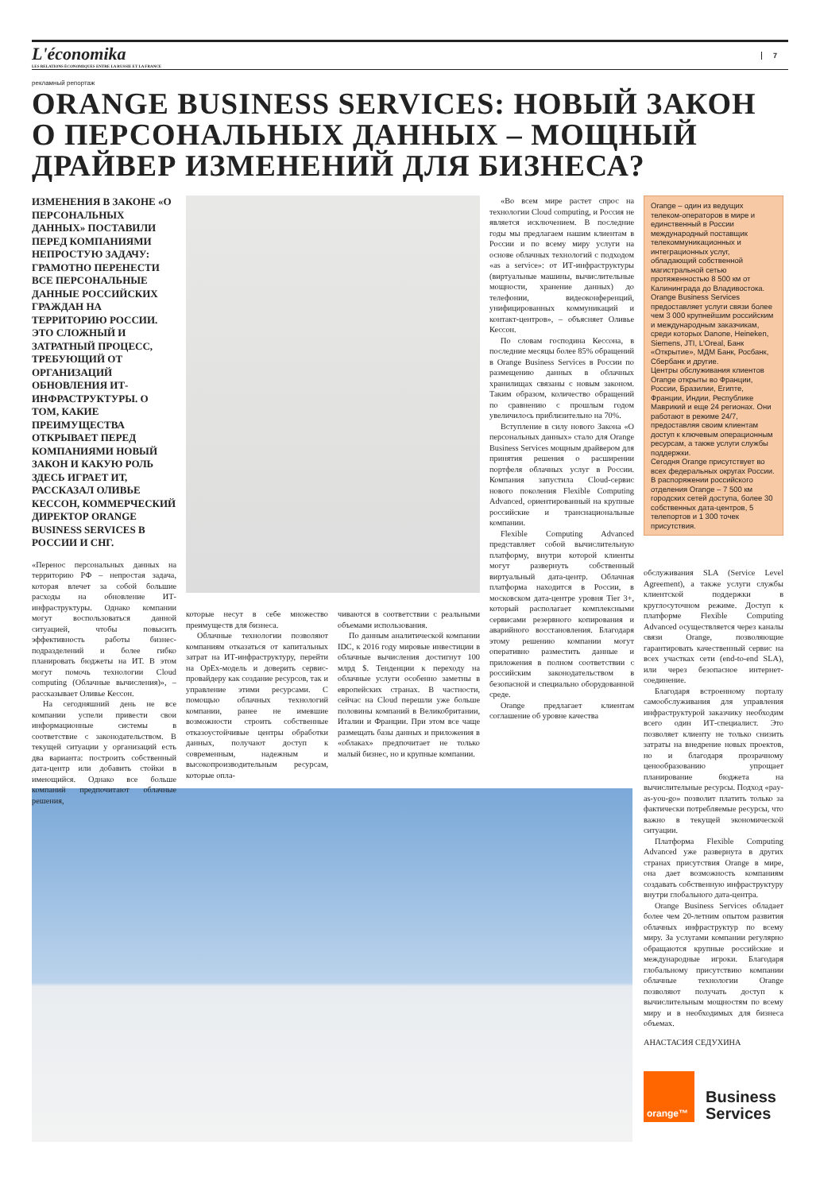L'économika
LES RELATIONS ÉCONOMIQUES ENTRE LA RUSSIE ET LA FRANCE
7
рекламный репортаж
ORANGE BUSINESS SERVICES: НОВЫЙ ЗАКОН О ПЕРСОНАЛЬНЫХ ДАННЫХ – МОЩНЫЙ ДРАЙВЕР ИЗМЕНЕНИЙ ДЛЯ БИЗНЕСА?
ИЗМЕНЕНИЯ В ЗАКОНЕ «О ПЕРСОНАЛЬНЫХ ДАННЫХ» ПОСТАВИЛИ ПЕРЕД КОМПАНИЯМИ НЕПРОСТУЮ ЗАДАЧУ: ГРАМОТНО ПЕРЕНЕСТИ ВСЕ ПЕРСОНАЛЬНЫЕ ДАННЫЕ РОССИЙСКИХ ГРАЖДАН НА ТЕРРИТОРИЮ РОССИИ. ЭТО СЛОЖНЫЙ И ЗАТРАТНЫЙ ПРОЦЕСС, ТРЕБУЮЩИЙ ОТ ОРГАНИЗАЦИЙ ОБНОВЛЕНИЯ ИТ-ИНФРАСТРУКТУРЫ. О ТОМ, КАКИЕ ПРЕИМУЩЕСТВА ОТКРЫВАЕТ ПЕРЕД КОМПАНИЯМИ НОВЫЙ ЗАКОН И КАКУЮ РОЛЬ ЗДЕСЬ ИГРАЕТ ИТ, РАССКАЗАЛ ОЛИВЬЕ КЕССОН, КОММЕРЧЕСКИЙ ДИРЕКТОР ORANGE BUSINESS SERVICES В РОССИИ И СНГ.
«Перенос персональных данных на территорию РФ – непростая задача, которая влечет за собой большие расходы на обновление ИТ-инфраструктуры. Однако компании могут воспользоваться данной ситуацией, чтобы повысить эффективность работы бизнес-подразделений и более гибко планировать бюджеты на ИТ. В этом могут помочь технологии Cloud computing (Облачные вычисления)», – рассказывает Оливье Кессон.
На сегодняшний день не все компании успели привести свои информационные системы в соответствие с законодательством. В текущей ситуации у организаций есть два варианта: построить собственный дата-центр или добавить стойки в имеющийся. Однако все больше компаний предпочитают облачные решения,
которые несут в себе множество преимуществ для бизнеса.
Облачные технологии позволяют компаниям отказаться от капитальных затрат на ИТ-инфраструктуру, перейти на OpEx-модель и доверить сервис-провайдеру как создание ресурсов, так и управление этими ресурсами. С помощью облачных технологий компании, ранее не имевшие возможности строить собственные отказоустойчивые центры обработки данных, получают доступ к современным, надежным и высокопроизводительным ресурсам, которые опла-
чиваются в соответствии с реальными объемами использования.
По данным аналитической компании IDC, к 2016 году мировые инвестиции в облачные вычисления достигнут 100 млрд $. Тенденции к переходу на облачные услуги особенно заметны в европейских странах. В частности, сейчас на Cloud перешли уже больше половины компаний в Великобритании, Италии и Франции. При этом все чаще размещать базы данных и приложения в «облаках» предпочитает не только малый бизнес, но и крупные компании.
«Во всем мире растет спрос на технологии Cloud computing, и Россия не является исключением. В последние годы мы предлагаем нашим клиентам в России и по всему миру услуги на основе облачных технологий с подходом «as a service»: от ИТ-инфраструктуры (виртуальные машины, вычислительные мощности, хранение данных) до телефонии, видеоконференций, унифицированных коммуникаций и контакт-центров», – объясняет Оливье Кессон.
По словам господина Кессона, в последние месяцы более 85% обращений в Orange Business Services в России по размещению данных в облачных хранилищах связаны с новым законом. Таким образом, количество обращений по сравнению с прошлым годом увеличилось приблизительно на 70%.
Вступление в силу нового Закона «О персональных данных» стало для Orange Business Services мощным драйвером для принятия решения о расширении портфеля облачных услуг в России. Компания запустила Cloud-сервис нового поколения Flexible Computing Advanced, ориентированный на крупные российские и транснациональные компании.
Flexible Computing Advanced представляет собой вычислительную платформу, внутри которой клиенты могут развернуть собственный виртуальный дата-центр. Облачная платформа находится в России, в московском дата-центре уровня Tier 3+, который располагает комплексными сервисами резервного копирования и аварийного восстановления. Благодаря этому решению компании могут оперативно разместить данные и приложения в полном соответствии с российским законодательством в безопасной и специально оборудованной среде.
Orange предлагает клиентам соглашение об уровне качества
Orange – один из ведущих телеком-операторов в мире и единственный в России международный поставщик телекоммуникационных и интеграционных услуг, обладающий собственной магистральной сетью протяженностью 8 500 км от Калининграда до Владивостока. Orange Business Services предоставляет услуги связи более чем 3 000 крупнейшим российским и международным заказчикам, среди которых Danone, Heineken, Siemens, JTI, L'Oreal, Банк «Открытие», МДМ Банк, Росбанк, Сбербанк и другие.
Центры обслуживания клиентов Orange открыты во Франции, России, Бразилии, Египте, Франции, Индии, Республике Маврикий и еще 24 регионах. Они работают в режиме 24/7, предоставляя своим клиентам доступ к ключевым операционным ресурсам, а также услуги службы поддержки.
Сегодня Orange присутствует во всех федеральных округах России. В распоряжении российского отделения Orange – 7 500 км городских сетей доступа, более 30 собственных дата-центров, 5 телепортов и 1 300 точек присутствия.
обслуживания SLA (Service Level Agreement), а также услуги службы клиентской поддержки в круглосуточном режиме. Доступ к платформе Flexible Computing Advanced осуществляется через каналы связи Orange, позволяющие гарантировать качественный сервис на всех участках сети (end-to-end SLA), или через безопасное интернет-соединение.
Благодаря встроенному порталу самообслуживания для управления инфраструктурой заказчику необходим всего один ИТ-специалист. Это позволяет клиенту не только снизить затраты на внедрение новых проектов, но и благодаря прозрачному ценообразованию упрощает планирование бюджета на вычислительные ресурсы. Подход «pay-as-you-go» позволит платить только за фактически потребляемые ресурсы, что важно в текущей экономической ситуации.
Платформа Flexible Computing Advanced уже развернута в других странах присутствия Orange в мире, она дает возможность компаниям создавать собственную инфраструктуру внутри глобального дата-центра.
Orange Business Services обладает более чем 20-летним опытом развития облачных инфраструктур по всему миру. За услугами компании регулярно обращаются крупные российские и международные игроки. Благодаря глобальному присутствию компании облачные технологии Orange позволяют получать доступ к вычислительным мощностям по всему миру и в необходимых для бизнеса объемах.
АНАСТАСИЯ СЕДУХИНА
orange™
Business
Services